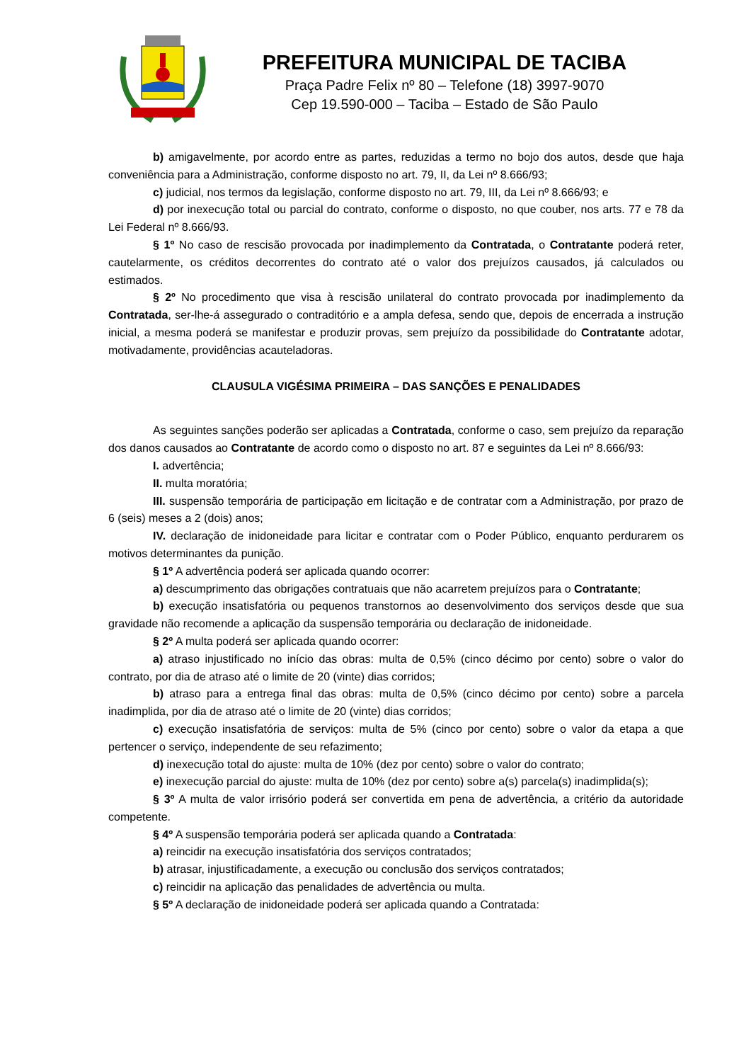PREFEITURA MUNICIPAL DE TACIBA
Praça Padre Felix nº 80 – Telefone (18) 3997-9070
Cep 19.590-000 – Taciba – Estado de São Paulo
b) amigavelmente, por acordo entre as partes, reduzidas a termo no bojo dos autos, desde que haja conveniência para a Administração, conforme disposto no art. 79, II, da Lei nº 8.666/93;
c) judicial, nos termos da legislação, conforme disposto no art. 79, III, da Lei nº 8.666/93; e
d) por inexecução total ou parcial do contrato, conforme o disposto, no que couber, nos arts. 77 e 78 da Lei Federal nº 8.666/93.
§ 1º No caso de rescisão provocada por inadimplemento da Contratada, o Contratante poderá reter, cautelarmente, os créditos decorrentes do contrato até o valor dos prejuízos causados, já calculados ou estimados.
§ 2º No procedimento que visa à rescisão unilateral do contrato provocada por inadimplemento da Contratada, ser-lhe-á assegurado o contraditório e a ampla defesa, sendo que, depois de encerrada a instrução inicial, a mesma poderá se manifestar e produzir provas, sem prejuízo da possibilidade do Contratante adotar, motivadamente, providências acauteladoras.
CLAUSULA VIGÉSIMA PRIMEIRA – DAS SANÇÕES E PENALIDADES
As seguintes sanções poderão ser aplicadas a Contratada, conforme o caso, sem prejuízo da reparação dos danos causados ao Contratante de acordo como o disposto no art. 87 e seguintes da Lei nº 8.666/93:
I. advertência;
II. multa moratória;
III. suspensão temporária de participação em licitação e de contratar com a Administração, por prazo de 6 (seis) meses a 2 (dois) anos;
IV. declaração de inidoneidade para licitar e contratar com o Poder Público, enquanto perdurarem os motivos determinantes da punição.
§ 1º A advertência poderá ser aplicada quando ocorrer:
a) descumprimento das obrigações contratuais que não acarretem prejuízos para o Contratante;
b) execução insatisfatória ou pequenos transtornos ao desenvolvimento dos serviços desde que sua gravidade não recomende a aplicação da suspensão temporária ou declaração de inidoneidade.
§ 2º A multa poderá ser aplicada quando ocorrer:
a) atraso injustificado no início das obras: multa de 0,5% (cinco décimo por cento) sobre o valor do contrato, por dia de atraso até o limite de 20 (vinte) dias corridos;
b) atraso para a entrega final das obras: multa de 0,5% (cinco décimo por cento) sobre a parcela inadimplida, por dia de atraso até o limite de 20 (vinte) dias corridos;
c) execução insatisfatória de serviços: multa de 5% (cinco por cento) sobre o valor da etapa a que pertencer o serviço, independente de seu refazimento;
d) inexecução total do ajuste: multa de 10% (dez por cento) sobre o valor do contrato;
e) inexecução parcial do ajuste: multa de 10% (dez por cento) sobre a(s) parcela(s) inadimplida(s);
§ 3º A multa de valor irrisório poderá ser convertida em pena de advertência, a critério da autoridade competente.
§ 4º A suspensão temporária poderá ser aplicada quando a Contratada:
a) reincidir na execução insatisfatória dos serviços contratados;
b) atrasar, injustificadamente, a execução ou conclusão dos serviços contratados;
c) reincidir na aplicação das penalidades de advertência ou multa.
§ 5º A declaração de inidoneidade poderá ser aplicada quando a Contratada: